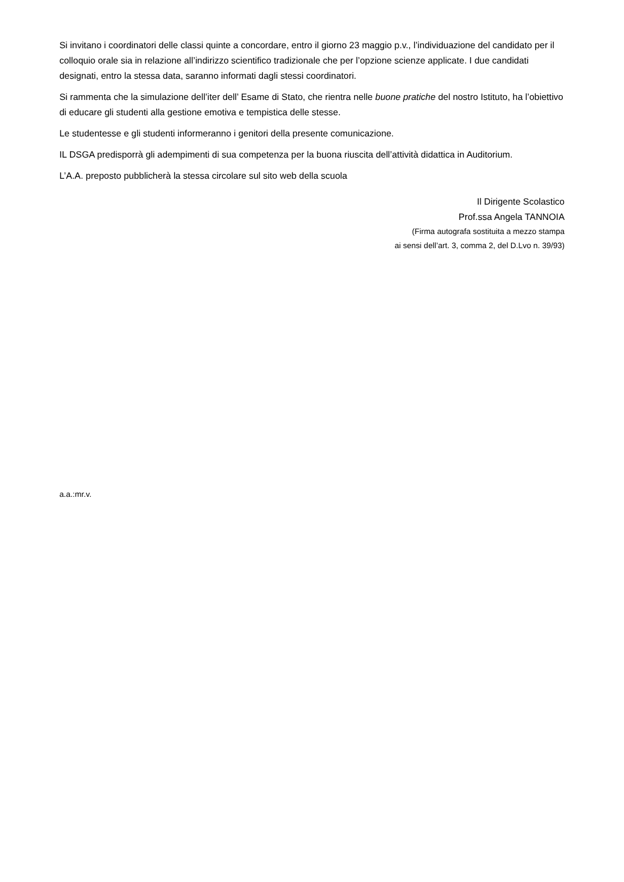Si invitano i coordinatori delle classi quinte a concordare, entro il giorno 23 maggio p.v., l’individuazione del candidato per il colloquio orale sia in relazione all’indirizzo scientifico tradizionale che per l’opzione scienze applicate. I due candidati designati, entro la stessa data, saranno informati dagli stessi coordinatori.
Si rammenta che la simulazione dell’iter dell’ Esame di Stato, che rientra nelle buone pratiche del nostro Istituto, ha l’obiettivo di educare gli studenti alla gestione emotiva e tempistica delle stesse.
Le studentesse e gli studenti informeranno i genitori della presente comunicazione.
IL DSGA predisporrà gli adempimenti di sua competenza per la buona riuscita dell’attività didattica in Auditorium.
L’A.A. preposto pubblicherà la stessa circolare sul sito web della scuola
Il Dirigente Scolastico
Prof.ssa Angela TANNOIA
(Firma autografa sostituita a mezzo stampa
ai sensi dell’art. 3, comma 2, del D.Lvo n. 39/93)
a.a.:mr.v.